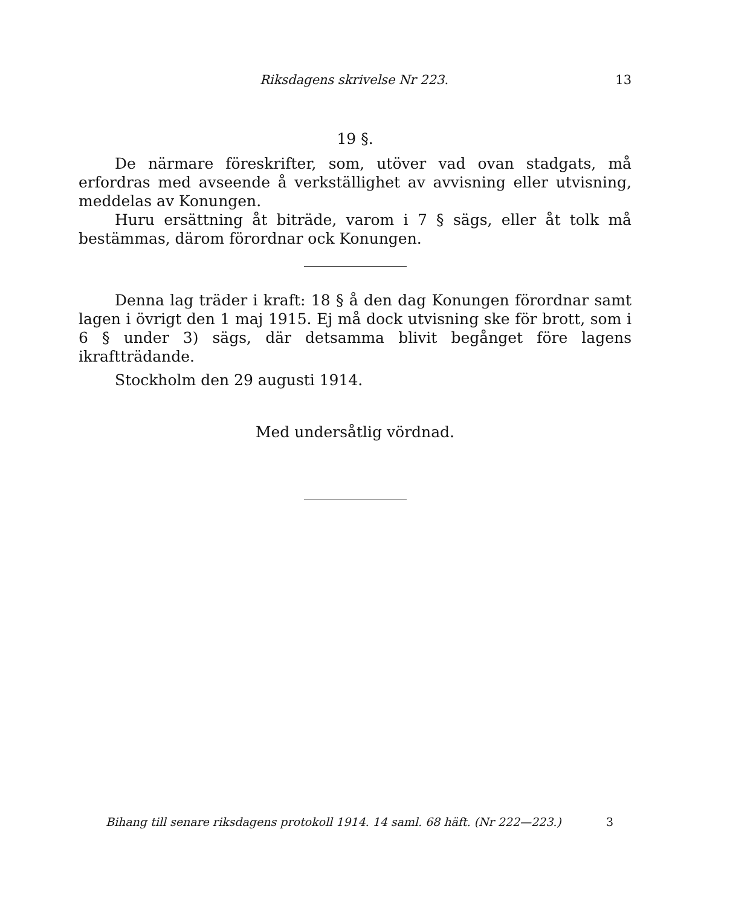Riksdagens skrivelse Nr 223. 13
19 §.
De närmare föreskrifter, som, utöver vad ovan stadgats, må erfordras med avseende å verkställighet av avvisning eller utvisning, meddelas av Konungen.
Huru ersättning åt biträde, varom i 7 § sägs, eller åt tolk må bestämmas, därom förordnar ock Konungen.
Denna lag träder i kraft: 18 § å den dag Konungen förordnar samt lagen i övrigt den 1 maj 1915. Ej må dock utvisning ske för brott, som i 6 § under 3) sägs, där detsamma blivit begånget före lagens ikraftträdande.
Stockholm den 29 augusti 1914.
Med undersåtlig vördnad.
Bihang till senare riksdagens protokoll 1914. 14 saml. 68 häft. (Nr 222—223.) 3